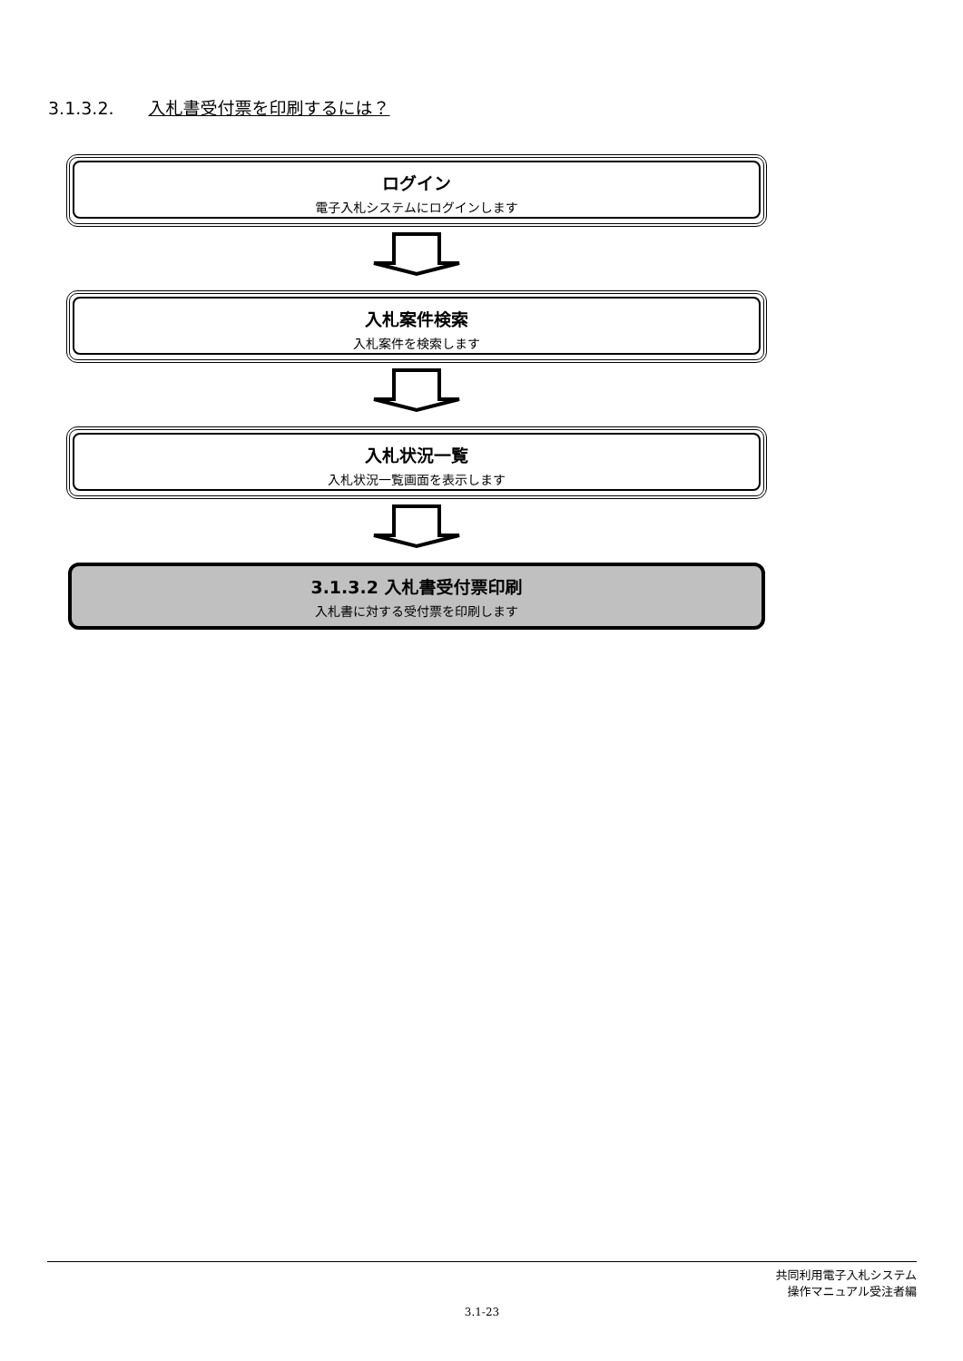3.1.3.2. 入札書受付票を印刷するには？
ログイン
電子入札システムにログインします
入札案件検索
入札案件を検索します
入札状況一覧
入札状況一覧画面を表示します
3.1.3.2 入札書受付票印刷
入札書に対する受付票を印刷します
共同利用電子入札システム
操作マニュアル受注者編
3.1-23